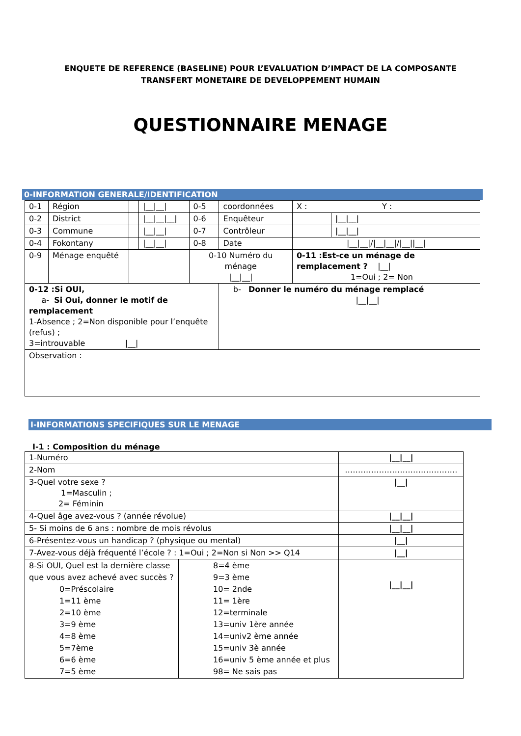ENQUETE DE REFERENCE (BASELINE) POUR L’EVALUATION D’IMPACT DE LA COMPOSANTE
TRANSFERT MONETAIRE DE DEVELOPPEMENT HUMAIN
QUESTIONNAIRE MENAGE
0-INFORMATION GENERALE/IDENTIFICATION
| 0-1 | Région | | /__/__/ | 0-5 | coordonnées | X : Y : | |
| 0-2 | District | | /__/__/__/ | 0-6 | Enquêteur | | /__/__/ |
| 0-3 | Commune | | /__/__/ | 0-7 | Contrôleur | | /__/__/ |
| 0-4 | Fokontany | | /__/__/ | 0-8 | Date | /__/__///__/__///__//__/ | |
| 0-9 | Ménage enquêté | | | 0-10 Numéro du ménage /__/__/ | | 0-11 :Est-ce un ménage de remplacement ? /__/ 1=Oui ; 2= Non | |
| 0-12 :Si OUI, a- Si Oui, donner le motif de remplacement 1-Absence ; 2=Non disponible pour l’enquête (refus) ; 3=introuvable /__/ | | | | | b- Donner le numéro du ménage remplacé /__/__/ | | |
| Observation : | | | | | | | |
I-INFORMATIONS SPECIFIQUES SUR LE MENAGE
I-1 : Composition du ménage
| 1-Numéro | | /__/__/ |
| 2-Nom | | ……………………………………. |
| 3-Quel votre sexe ? 1=Masculin ; 2= Féminin | | /__/ |
| 4-Quel âge avez-vous ? (année révolue) | | /__/__/ |
| 5- Si moins de 6 ans : nombre de mois révolus | | /__/__/ |
| 6-Présentez-vous un handicap ? (physique ou mental) | | /__/ |
| 7-Avez-vous déjà fréquenté l’école ? : 1=Oui ; 2=Non si Non >> Q14 | | /__/ |
| 8-Si OUI, Quel est la dernière classe que vous avez achevé avec succès ? 0=Préscolaire 1=11 ème 2=10 ème 3=9 ème 4=8 ème 5=7ème 6=6 ème 7=5 ème | 8=4 ème 9=3 ème 10= 2nde 11= 1ère 12=terminale 13=univ 1ère année 14=univ2 ème année 15=univ 3è année 16=univ 5 ème année et plus 98= Ne sais pas | /__/__/ |